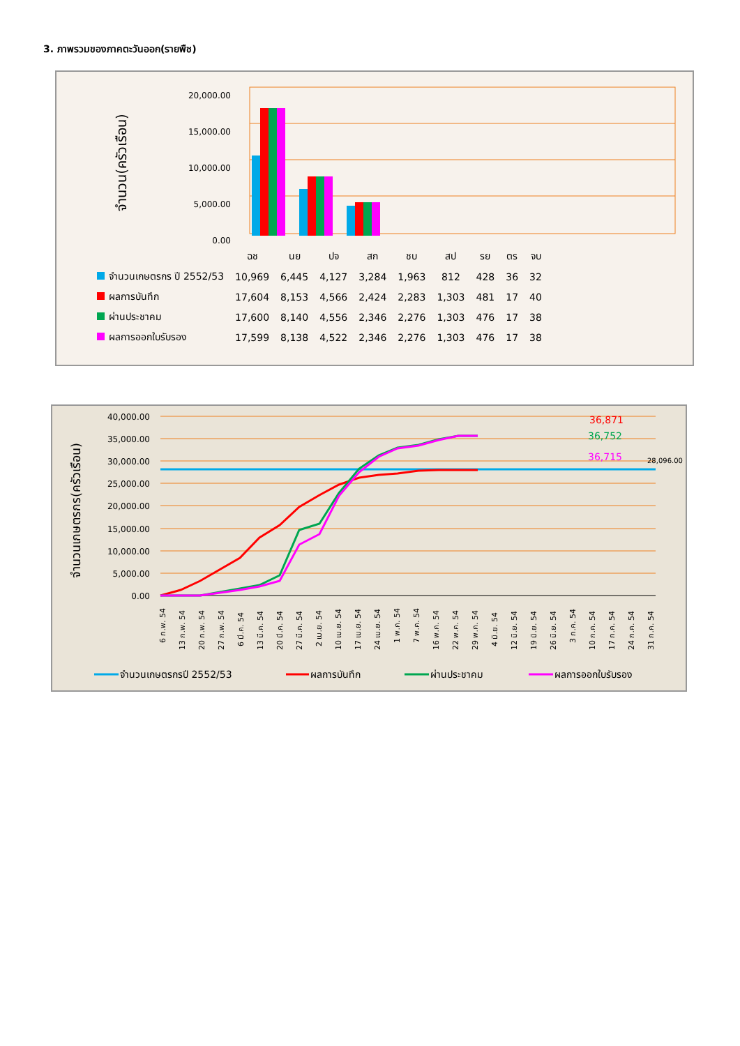3. ภาพรวมของภาคตะวันออก(รายพืช)
จำนวน(ครัวเรือน)
20,000.00
15,000.00
10,000.00
5,000.00
0.00
| | ฉช | นย | ปจ | สก | ชบ | สป | รย | ตร | จบ |
| จำนวนเกษตรกร ปี 2552/53 | 10,969 | 6,445 | 4,127 | 3,284 | 1,963 | 812 | 428 | 36 | 32 |
| ผลการบันทึก | 17,604 | 8,153 | 4,566 | 2,424 | 2,283 | 1,303 | 481 | 17 | 40 |
| ผ่านประชาคม | 17,600 | 8,140 | 4,556 | 2,346 | 2,276 | 1,303 | 476 | 17 | 38 |
| ผลการออกใบรับรอง | 17,599 | 8,138 | 4,522 | 2,346 | 2,276 | 1,303 | 476 | 17 | 38 |
จำนวนเกษตรกร(ครัวเรือน)
40,000.00
35,000.00
30,000.00
25,000.00
20,000.00
15,000.00
10,000.00
5,000.00
0.00
36,871
36,752
36,715
28,096.00
6 ก.พ. 54
13 ก.พ. 54
20 ก.พ. 54
27 ก.พ. 54
6 มี.ค. 54
13 มี.ค. 54
20 มี.ค. 54
27 มี.ค. 54
2 เม.ย. 54
10 เม.ย. 54
17 เม.ย. 54
24 เม.ย. 54
1 พ.ค. 54
7 พ.ค. 54
16 พ.ค. 54
22 พ.ค. 54
29 พ.ค. 54
4 มิ.ย. 54
12 มิ.ย. 54
19 มิ.ย. 54
26 มิ.ย. 54
3 ก.ค. 54
10 ก.ค. 54
17 ก.ค. 54
24 ก.ค. 54
31 ก.ค. 54
จำนวนเกษตรกรปี 2552/53
ผลการบันทึก
ผ่านประชาคม
ผลการออกใบรับรอง